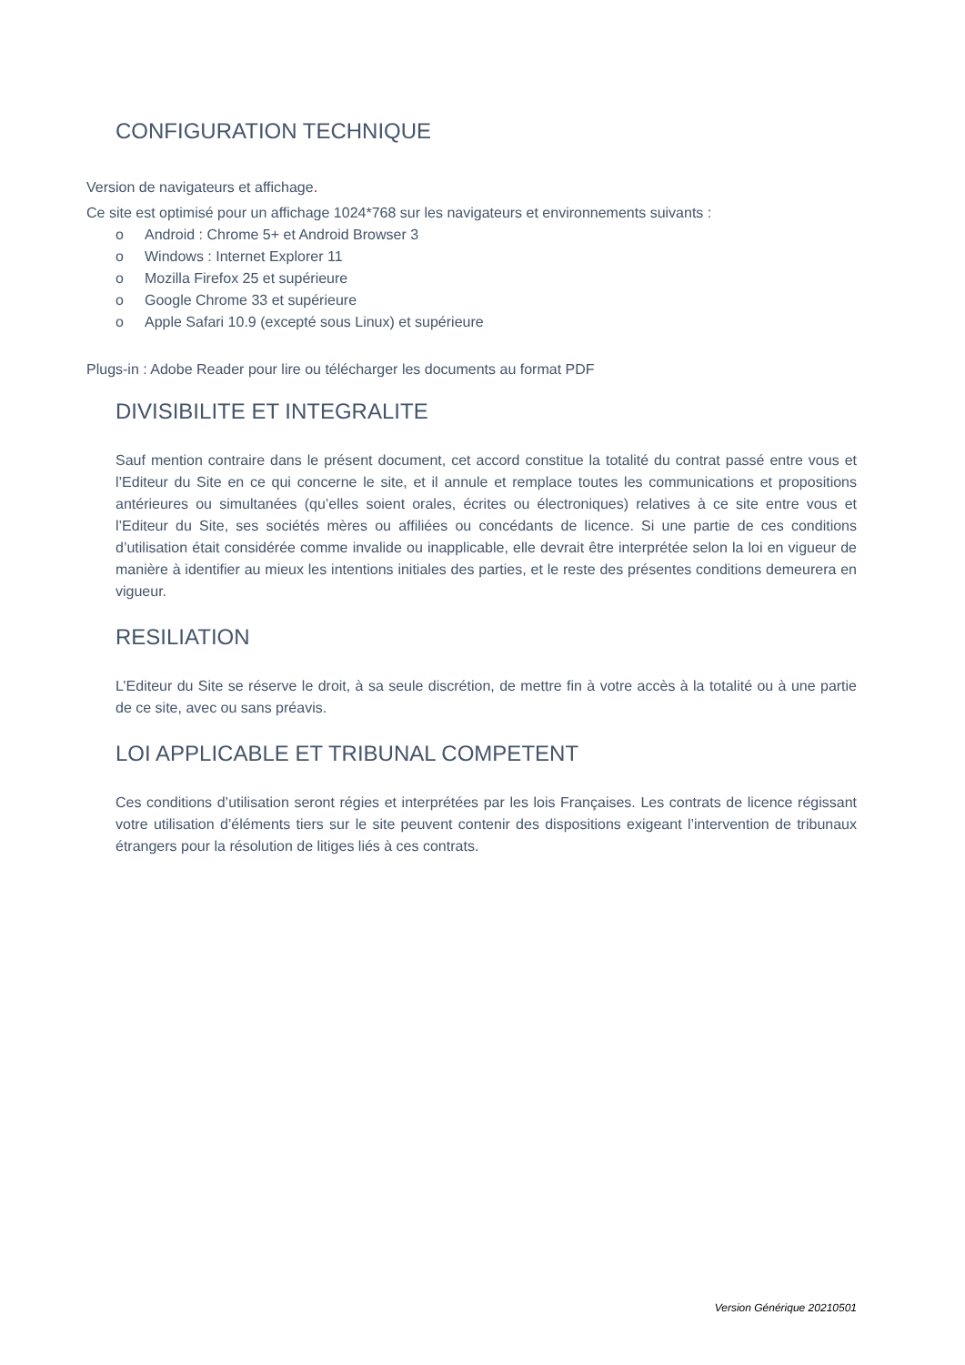CONFIGURATION TECHNIQUE
Version de navigateurs et affichage.
Ce site est optimisé pour un affichage 1024*768 sur les navigateurs et environnements suivants :
o Android : Chrome 5+ et Android Browser 3
o Windows : Internet Explorer 11
o Mozilla Firefox 25 et supérieure
o Google Chrome 33 et supérieure
o Apple Safari 10.9 (excepté sous Linux) et supérieure
Plugs-in : Adobe Reader pour lire ou télécharger les documents au format PDF
DIVISIBILITE ET INTEGRALITE
Sauf mention contraire dans le présent document, cet accord constitue la totalité du contrat passé entre vous et l’Editeur du Site en ce qui concerne le site, et il annule et remplace toutes les communications et propositions antérieures ou simultanées (qu’elles soient orales, écrites ou électroniques) relatives à ce site entre vous et l’Editeur du Site, ses sociétés mères ou affiliées ou concédants de licence. Si une partie de ces conditions d’utilisation était considérée comme invalide ou inapplicable, elle devrait être interprétée selon la loi en vigueur de manière à identifier au mieux les intentions initiales des parties, et le reste des présentes conditions demeurera en vigueur.
RESILIATION
L’Editeur du Site se réserve le droit, à sa seule discrétion, de mettre fin à votre accès à la totalité ou à une partie de ce site, avec ou sans préavis.
LOI APPLICABLE ET TRIBUNAL COMPETENT
Ces conditions d’utilisation seront régies et interprétées par les lois Françaises. Les contrats de licence régissant votre utilisation d’éléments tiers sur le site peuvent contenir des dispositions exigeant l’intervention de tribunaux étrangers pour la résolution de litiges liés à ces contrats.
Version Générique 20210501